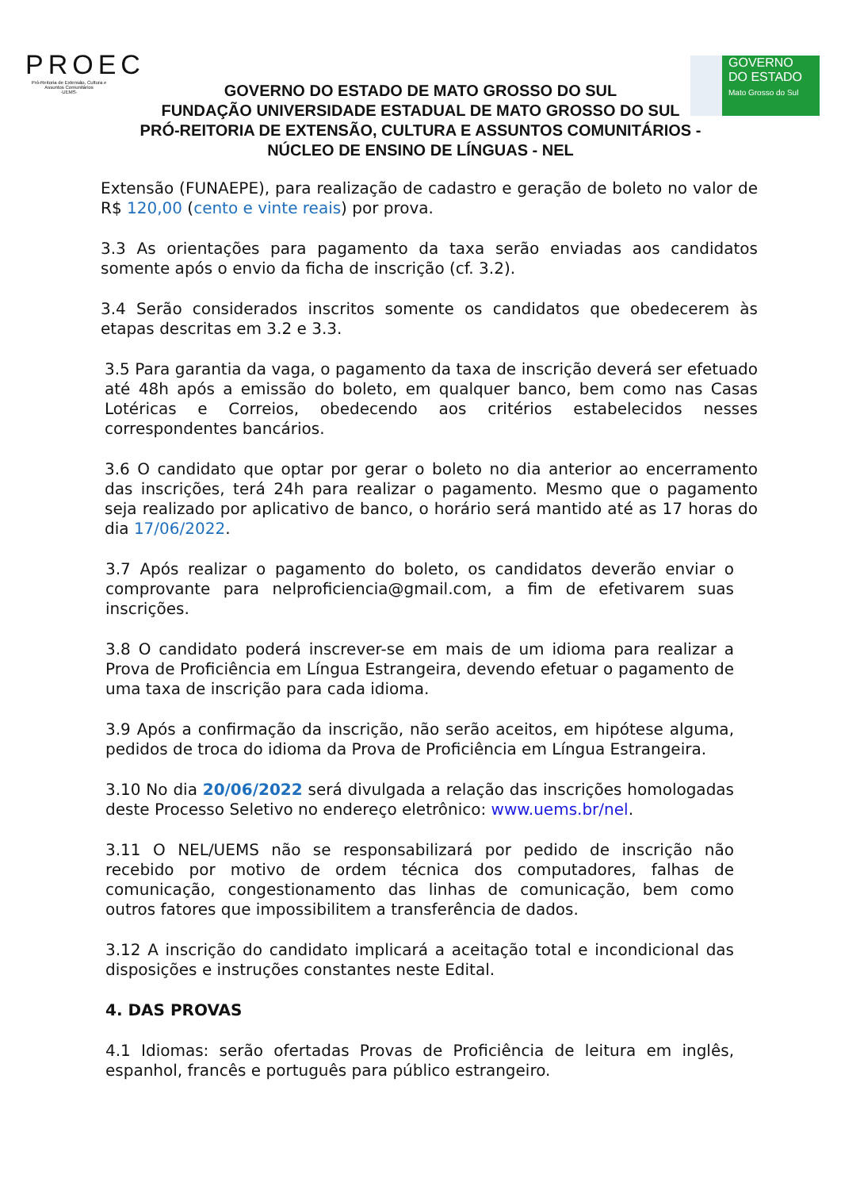PROEC
Pró-Reitoria de Extensão, Cultura e Assuntos Comunitários
·UEMS·
GOVERNO
DO ESTADO
Mato Grosso do Sul
GOVERNO DO ESTADO DE MATO GROSSO DO SUL
FUNDAÇÃO UNIVERSIDADE ESTADUAL DE MATO GROSSO DO SUL
PRÓ-REITORIA DE EXTENSÃO, CULTURA E ASSUNTOS COMUNITÁRIOS -
NÚCLEO DE ENSINO DE LÍNGUAS - NEL
Extensão (FUNAEPE), para realização de cadastro e geração de boleto no valor de R$ 120,00 (cento e vinte reais) por prova.
3.3 As orientações para pagamento da taxa serão enviadas aos candidatos somente após o envio da ficha de inscrição (cf. 3.2).
3.4 Serão considerados inscritos somente os candidatos que obedecerem às etapas descritas em 3.2 e 3.3.
3.5 Para garantia da vaga, o pagamento da taxa de inscrição deverá ser efetuado até 48h após a emissão do boleto, em qualquer banco, bem como nas Casas Lotéricas e Correios, obedecendo aos critérios estabelecidos nesses correspondentes bancários.
3.6 O candidato que optar por gerar o boleto no dia anterior ao encerramento das inscrições, terá 24h para realizar o pagamento. Mesmo que o pagamento seja realizado por aplicativo de banco, o horário será mantido até as 17 horas do dia 17/06/2022.
3.7 Após realizar o pagamento do boleto, os candidatos deverão enviar o comprovante para nelproficiencia@gmail.com, a fim de efetivarem suas inscrições.
3.8 O candidato poderá inscrever-se em mais de um idioma para realizar a Prova de Proficiência em Língua Estrangeira, devendo efetuar o pagamento de uma taxa de inscrição para cada idioma.
3.9 Após a confirmação da inscrição, não serão aceitos, em hipótese alguma, pedidos de troca do idioma da Prova de Proficiência em Língua Estrangeira.
3.10 No dia 20/06/2022 será divulgada a relação das inscrições homologadas deste Processo Seletivo no endereço eletrônico: www.uems.br/nel.
3.11 O NEL/UEMS não se responsabilizará por pedido de inscrição não recebido por motivo de ordem técnica dos computadores, falhas de comunicação, congestionamento das linhas de comunicação, bem como outros fatores que impossibilitem a transferência de dados.
3.12 A inscrição do candidato implicará a aceitação total e incondicional das disposições e instruções constantes neste Edital.
4. DAS PROVAS
4.1 Idiomas: serão ofertadas Provas de Proficiência de leitura em inglês, espanhol, francês e português para público estrangeiro.